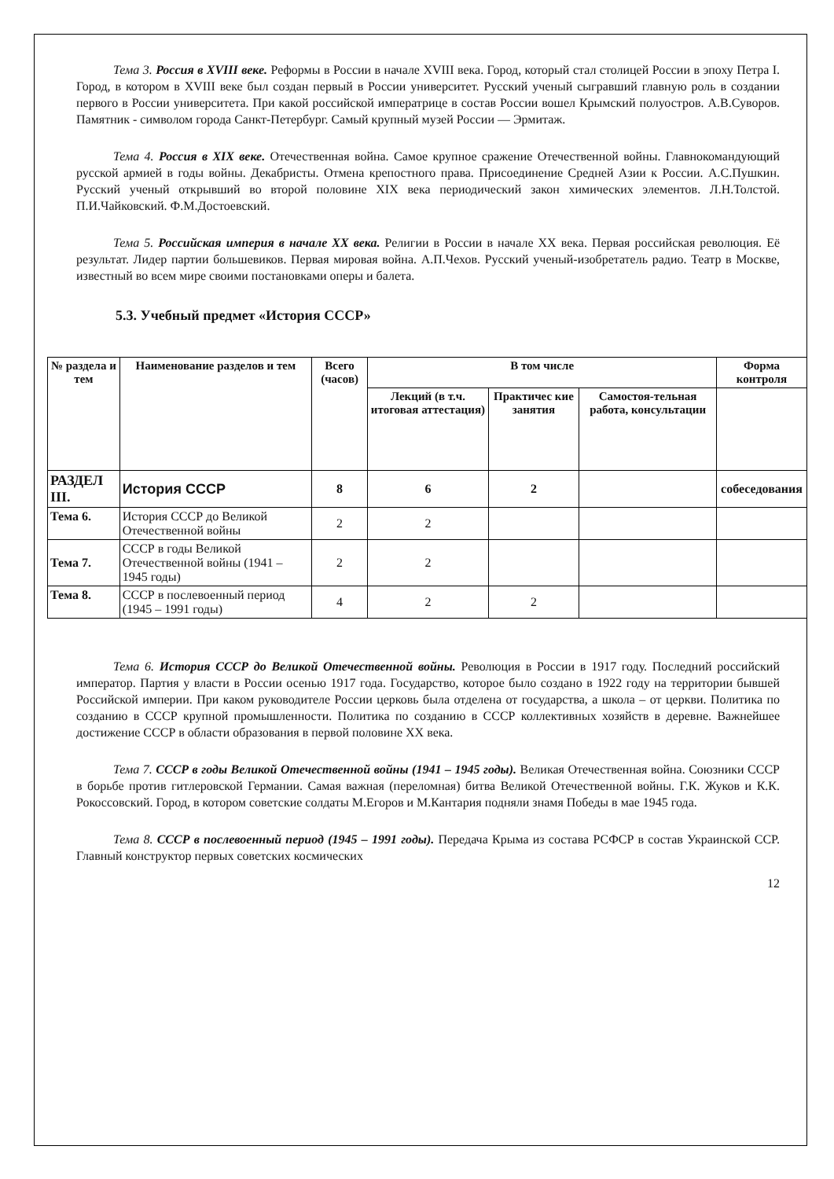Тема 3. Россия в XVIII веке. Реформы в России в начале XVIII века. Город, который стал столицей России в эпоху Петра I. Город, в котором в XVIII веке был создан первый в России университет. Русский ученый сыгравший главную роль в создании первого в России университета. При какой российской императрице в состав России вошел Крымский полуостров. А.В.Суворов. Памятник - символом города Санкт-Петербург. Самый крупный музей России — Эрмитаж.
Тема 4. Россия в XIX веке. Отечественная война. Самое крупное сражение Отечественной войны. Главнокомандующий русской армией в годы войны. Декабристы. Отмена крепостного права. Присоединение Средней Азии к России. А.С.Пушкин. Русский ученый открывший во второй половине XIX века периодический закон химических элементов. Л.Н.Толстой. П.И.Чайковский. Ф.М.Достоевский.
Тема 5. Российская империя в начале XX века. Религии в России в начале XX века. Первая российская революция. Её результат. Лидер партии большевиков. Первая мировая война. А.П.Чехов. Русский ученый-изобретатель радио. Театр в Москве, известный во всем мире своими постановками оперы и балета.
5.3. Учебный предмет «История СССР»
| № раздела и тем | Наименование разделов и тем | Всего (часов) | В том числе | | | Форма контроля |
| --- | --- | --- | --- | --- | --- | --- |
| | | | Лекций (в т.ч. итоговая аттестация) | Практичес кие занятия | Самостоя-тельная работа, консультации | |
| РАЗДЕЛ III. | История СССР | 8 | 6 | 2 | | собеседования |
| Тема 6. | История СССР до Великой Отечественной войны | 2 | 2 | | | |
| Тема 7. | СССР в годы Великой Отечественной войны (1941 – 1945 годы) | 2 | 2 | | | |
| Тема 8. | СССР в послевоенный период (1945 – 1991 годы) | 4 | 2 | 2 | | |
Тема 6. История СССР до Великой Отечественной войны. Революция в России в 1917 году. Последний российский император. Партия у власти в России осенью 1917 года. Государство, которое было создано в 1922 году на территории бывшей Российской империи. При каком руководителе России церковь была отделена от государства, а школа – от церкви. Политика по созданию в СССР крупной промышленности. Политика по созданию в СССР коллективных хозяйств в деревне. Важнейшее достижение СССР в области образования в первой половине XX века.
Тема 7. СССР в годы Великой Отечественной войны (1941 – 1945 годы). Великая Отечественная война. Союзники СССР в борьбе против гитлеровской Германии. Самая важная (переломная) битва Великой Отечественной войны. Г.К. Жуков и К.К. Рокоссовский. Город, в котором советские солдаты М.Егоров и М.Кантария подняли знамя Победы в мае 1945 года.
Тема 8. СССР в послевоенный период (1945 – 1991 годы). Передача Крыма из состава РСФСР в состав Украинской ССР. Главный конструктор первых советских космических
12